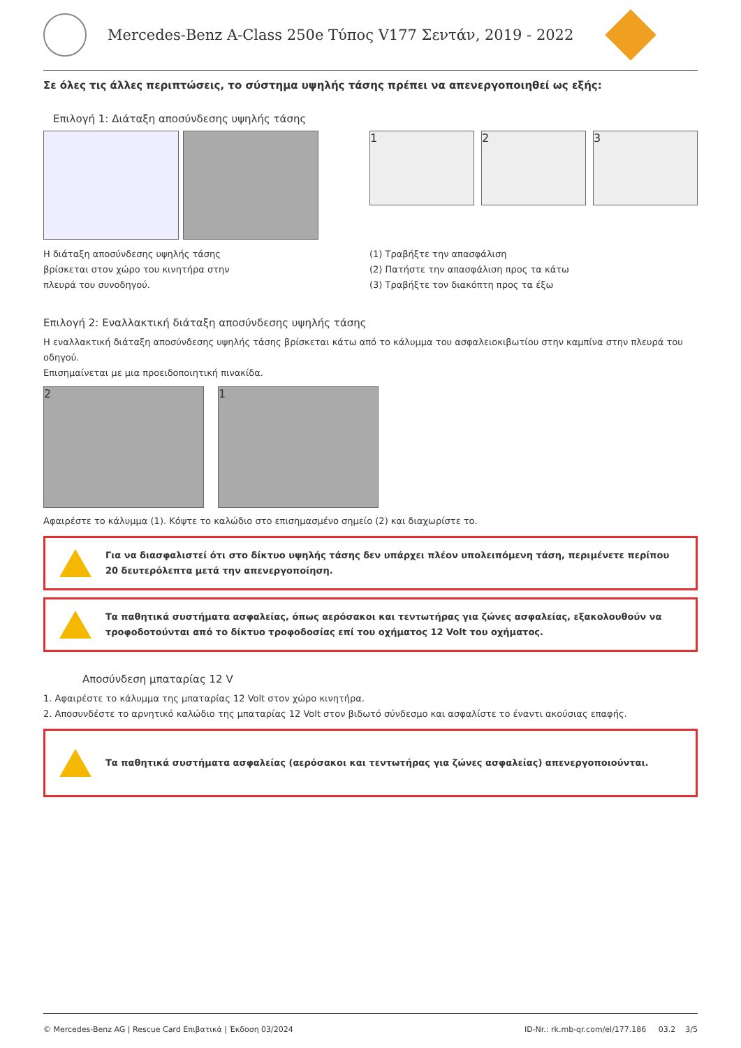Mercedes-Benz A-Class 250e Τύπος V177 Σεντάν, 2019 - 2022
Σε όλες τις άλλες περιπτώσεις, το σύστημα υψηλής τάσης πρέπει να απενεργοποιηθεί ως εξής:
Επιλογή 1: Διάταξη αποσύνδεσης υψηλής τάσης
Η διάταξη αποσύνδεσης υψηλής τάσης
βρίσκεται στον χώρο του κινητήρα στην
πλευρά του συνοδηγού.
1 2 3
(1) Τραβήξτε την απασφάλιση
(2) Πατήστε την απασφάλιση προς τα κάτω
(3) Τραβήξτε τον διακόπτη προς τα έξω
Επιλογή 2: Εναλλακτική διάταξη αποσύνδεσης υψηλής τάσης
Η εναλλακτική διάταξη αποσύνδεσης υψηλής τάσης βρίσκεται κάτω από το κάλυμμα του ασφαλειοκιβωτίου στην καμπίνα στην πλευρά του οδηγού.
Επισημαίνεται με μια προειδοποιητική πινακίδα.
2 1
Αφαιρέστε το κάλυμμα (1). Κόψτε το καλώδιο στο επισημασμένο σημείο (2) και διαχωρίστε το.
Για να διασφαλιστεί ότι στο δίκτυο υψηλής τάσης δεν υπάρχει πλέον υπολειπόμενη τάση, περιμένετε περίπου 20 δευτερόλεπτα μετά την απενεργοποίηση.
Τα παθητικά συστήματα ασφαλείας, όπως αερόσακοι και τεντωτήρας για ζώνες ασφαλείας, εξακολουθούν να τροφοδοτούνται από το δίκτυο τροφοδοσίας επί του οχήματος 12 Volt του οχήματος.
Αποσύνδεση μπαταρίας 12 V
1. Αφαιρέστε το κάλυμμα της μπαταρίας 12 Volt στον χώρο κινητήρα.
2. Αποσυνδέστε το αρνητικό καλώδιο της μπαταρίας 12 Volt στον βιδωτό σύνδεσμο και ασφαλίστε το έναντι ακούσιας επαφής.
Τα παθητικά συστήματα ασφαλείας (αερόσακοι και τεντωτήρας για ζώνες ασφαλείας) απενεργοποιούνται.
© Mercedes-Benz AG | Rescue Card Επιβατικά | Έκδοση 03/2024 ID-Nr.: rk.mb-qr.com/el/177.186 03.2 3/5